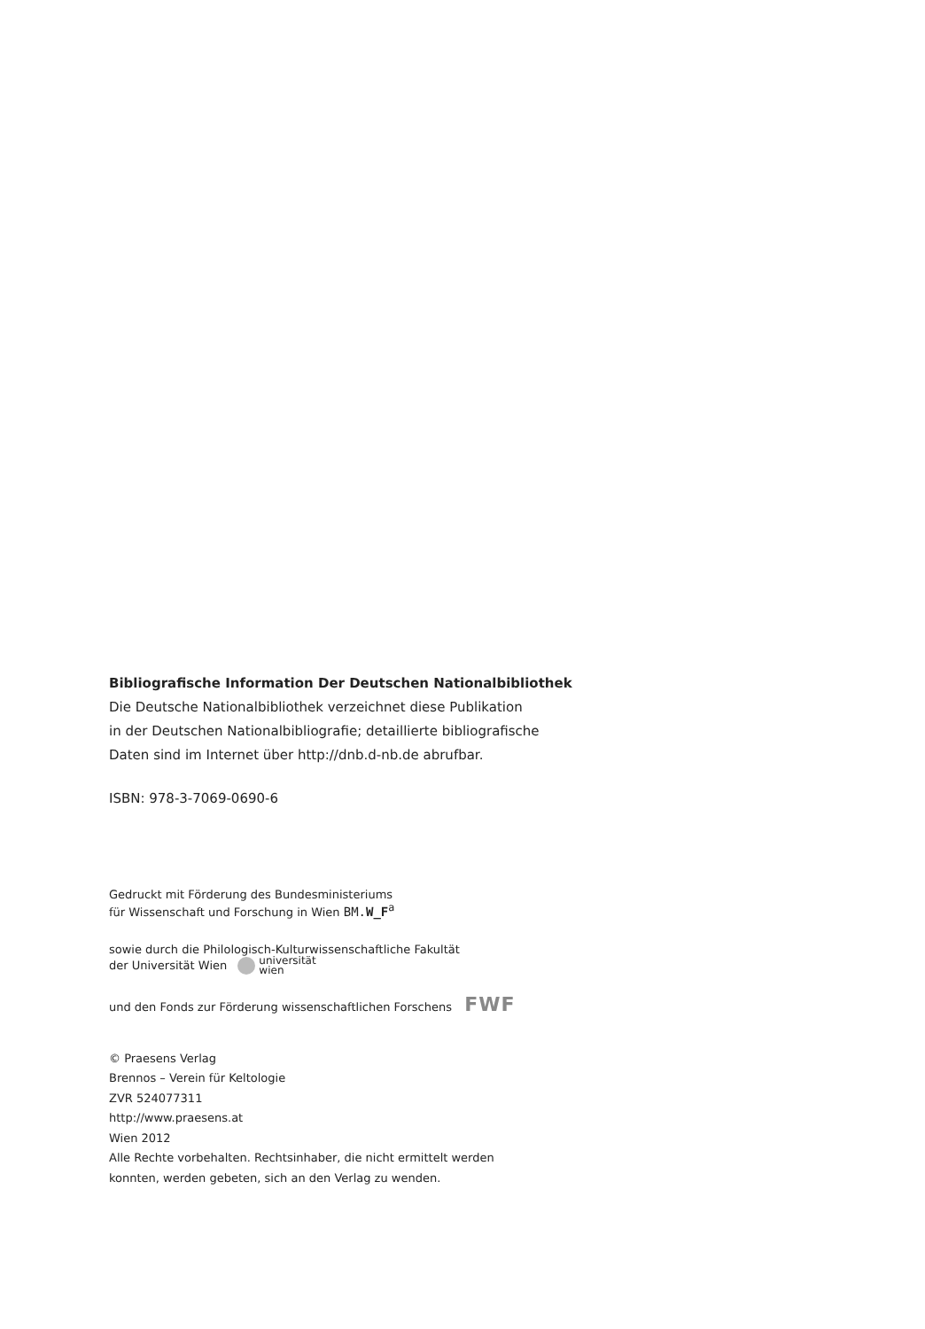Bibliografische Information Der Deutschen Nationalbibliothek
Die Deutsche Nationalbibliothek verzeichnet diese Publikation
in der Deutschen Nationalbibliografie; detaillierte bibliografische
Daten sind im Internet über http://dnb.d-nb.de abrufbar.
ISBN: 978-3-7069-0690-6
Gedruckt mit Förderung des Bundesministeriums
für Wissenschaft und Forschung in Wien BM.W_F<sup>a</sup>
sowie durch die Philologisch-Kulturwissenschaftliche Fakultät
der Universität Wien universität
wien
und den Fonds zur Förderung wissenschaftlichen Forschens FWF
© Praesens Verlag
Brennos – Verein für Keltologie
ZVR 524077311
http://www.praesens.at
Wien 2012
Alle Rechte vorbehalten. Rechtsinhaber, die nicht ermittelt werden
konnten, werden gebeten, sich an den Verlag zu wenden.